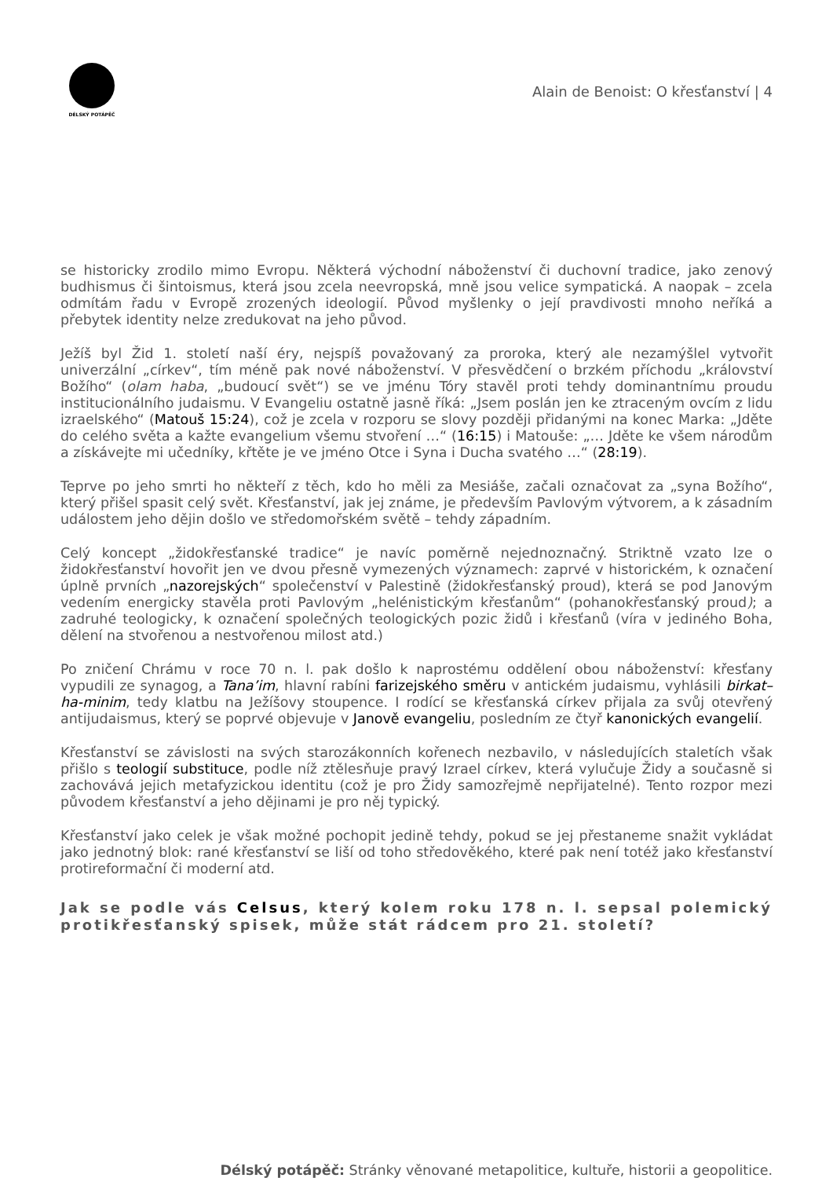DÉLSKÝ POTÁPĚČ
Alain de Benoist: O křesťanství | 4
se historicky zrodilo mimo Evropu. Některá východní náboženství či duchovní tradice, jako zenový budhismus či šintoismus, která jsou zcela neevropská, mně jsou velice sympatická. A naopak – zcela odmítám řadu v Evropě zrozených ideologií. Původ myšlenky o její pravdivosti mnoho neříká a přebytek identity nelze zredukovat na jeho původ.
Ježíš byl Žid 1. století naší éry, nejspíš považovaný za proroka, který ale nezamýšlel vytvořit univerzální „církev“, tím méně pak nové náboženství. V přesvědčení o brzkém příchodu „království Božího“ (olam haba, „budoucí svět“) se ve jménu Tóry stavěl proti tehdy dominantnímu proudu institucionálního judaismu. V Evangeliu ostatně jasně říká: „Jsem poslán jen ke ztraceným ovcím z lidu izraelského“ (Matouš 15:24), což je zcela v rozporu se slovy později přidanými na konec Marka: „Jděte do celého světa a kažte evangelium všemu stvoření …“ (16:15) i Matouše: „… Jděte ke všem národům a získávejte mi učedníky, křtěte je ve jméno Otce i Syna i Ducha svatého …“ (28:19).
Teprve po jeho smrti ho někteří z těch, kdo ho měli za Mesiáše, začali označovat za „syna Božího“, který přišel spasit celý svět. Křesťanství, jak jej známe, je především Pavlovým výtvorem, a k zásadním událostem jeho dějin došlo ve středomořském světě – tehdy západním.
Celý koncept „židokřesťanské tradice“ je navíc poměrně nejednoznačný. Striktně vzato lze o židokřesťanství hovořit jen ve dvou přesně vymezených významech: zaprvé v historickém, k označení úplně prvních „nazorejských“ společenství v Palestině (židokřesťanský proud), která se pod Janovým vedením energicky stavěla proti Pavlovým „helénistickým křesťanům“ (pohanokřesťanský proud); a zadruhé teologicky, k označení společných teologických pozic židů i křesťanů (víra v jediného Boha, dělení na stvořenou a nestvořenou milost atd.)
Po zničení Chrámu v roce 70 n. l. pak došlo k naprostému oddělení obou náboženství: křesťany vypudili ze synagog, a Tana’im, hlavní rabíni farizejského směru v antickém judaismu, vyhlásili birkat–ha-minim, tedy klatbu na Ježíšovy stoupence. I rodící se křesťanská církev přijala za svůj otevřený antijudaismus, který se poprvé objevuje v Janově evangeliu, posledním ze čtyř kanonických evangelií.
Křesťanství se závislosti na svých starozákonních kořenech nezbavilo, v následujících staletích však přišlo s teologií substituce, podle níž ztělesňuje pravý Izrael církev, která vylučuje Židy a současně si zachovává jejich metafyzickou identitu (což je pro Židy samozřejmě nepřijatelné). Tento rozpor mezi původem křesťanství a jeho dějinami je pro něj typický.
Křesťanství jako celek je však možné pochopit jedině tehdy, pokud se jej přestaneme snažit vykládat jako jednotný blok: rané křesťanství se liší od toho středověkého, které pak není totéž jako křesťanství protireformační či moderní atd.
Jak se podle vás Celsus, který kolem roku 178 n. l. sepsal polemický protikřesťanský spisek, může stát rádcem pro 21. století?
Délský potápěč: Stránky věnované metapolitice, kultuře, historii a geopolitice.